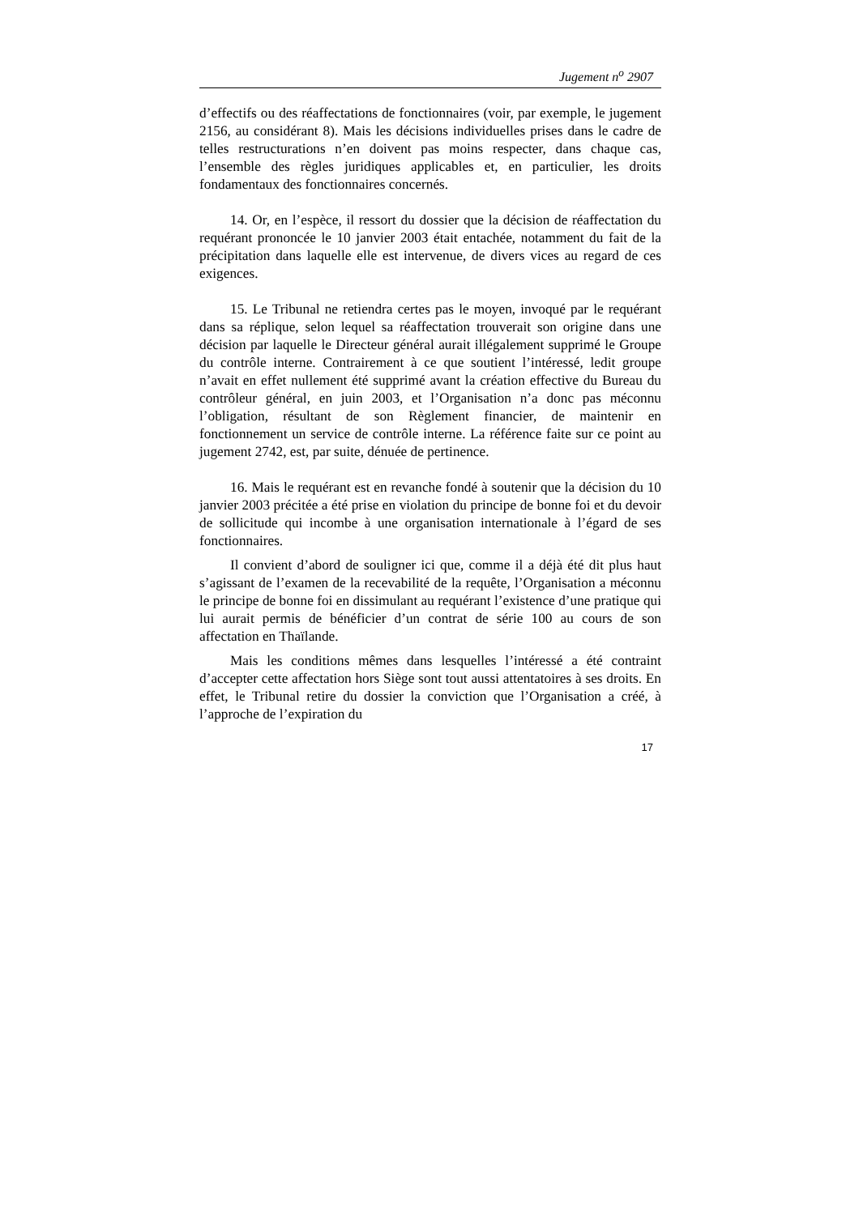Jugement n<sup>o</sup> 2907
d’effectifs ou des réaffectations de fonctionnaires (voir, par exemple, le jugement 2156, au considérant 8). Mais les décisions individuelles prises dans le cadre de telles restructurations n’en doivent pas moins respecter, dans chaque cas, l’ensemble des règles juridiques applicables et, en particulier, les droits fondamentaux des fonctionnaires concernés.
14. Or, en l’espèce, il ressort du dossier que la décision de réaffectation du requérant prononcée le 10 janvier 2003 était entachée, notamment du fait de la précipitation dans laquelle elle est intervenue, de divers vices au regard de ces exigences.
15. Le Tribunal ne retiendra certes pas le moyen, invoqué par le requérant dans sa réplique, selon lequel sa réaffectation trouverait son origine dans une décision par laquelle le Directeur général aurait illégalement supprimé le Groupe du contrôle interne. Contrairement à ce que soutient l’intéressé, ledit groupe n’avait en effet nullement été supprimé avant la création effective du Bureau du contrôleur général, en juin 2003, et l’Organisation n’a donc pas méconnu l’obligation, résultant de son Règlement financier, de maintenir en fonctionnement un service de contrôle interne. La référence faite sur ce point au jugement 2742, est, par suite, dénuée de pertinence.
16. Mais le requérant est en revanche fondé à soutenir que la décision du 10 janvier 2003 précitée a été prise en violation du principe de bonne foi et du devoir de sollicitude qui incombe à une organisation internationale à l’égard de ses fonctionnaires.
Il convient d’abord de souligner ici que, comme il a déjà été dit plus haut s’agissant de l’examen de la recevabilité de la requête, l’Organisation a méconnu le principe de bonne foi en dissimulant au requérant l’existence d’une pratique qui lui aurait permis de bénéficier d’un contrat de série 100 au cours de son affectation en Thaïlande.
Mais les conditions mêmes dans lesquelles l’intéressé a été contraint d’accepter cette affectation hors Siège sont tout aussi attentatoires à ses droits. En effet, le Tribunal retire du dossier la conviction que l’Organisation a créé, à l’approche de l’expiration du
17